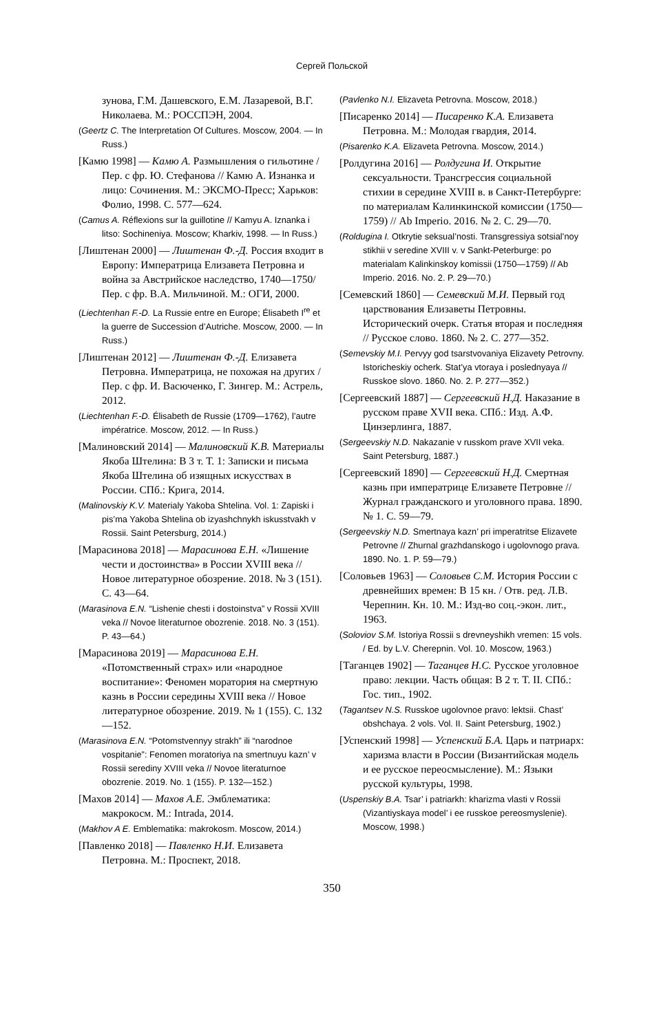Сергей Польской
зунова, Г.М. Дашевского, Е.М. Лазаревой, В.Г. Николаева. М.: РОССПЭН, 2004.
(Geertz C. The Interpretation Of Cultures. Moscow, 2004. — In Russ.)
[Камю 1998] — Камю А. Размышления о гильотине / Пер. с фр. Ю. Стефанова // Камю А. Изнанка и лицо: Сочинения. М.: ЭКСМО-Пресс; Харьков: Фолио, 1998. С. 577—624.
(Camus A. Réflexions sur la guillotine // Kamyu A. Iznanka i litso: Sochineniya. Moscow; Kharkiv, 1998. — In Russ.)
[Лиштенан 2000] — Лиштенан Ф.-Д. Россия входит в Европу: Императрица Елизавета Петровна и война за Австрийское наследство, 1740—1750/ Пер. с фр. В.А. Мильчиной. М.: ОГИ, 2000.
(Liechtenhan F.-D. La Russie entre en Europe; Élisabeth I<sup>re</sup> et la guerre de Succession d’Autriche. Moscow, 2000. — In Russ.)
[Лиштенан 2012] — Лиштенан Ф.-Д. Елизавета Петровна. Императрица, не похожая на других / Пер. с фр. И. Васюченко, Г. Зингер. М.: Астрель, 2012.
(Liechtenhan F.-D. Élisabeth de Russie (1709—1762), l’autre impératrice. Moscow, 2012. — In Russ.)
[Малиновский 2014] — Малиновский К.В. Материалы Якоба Штелина: В 3 т. Т. 1: Записки и письма Якоба Штелина об изящных искусствах в России. СПб.: Крига, 2014.
(Malinovskiy K.V. Materialy Yakoba Shtelina. Vol. 1: Zapiski i pis’ma Yakoba Shtelina ob izyashchnykh iskusstvakh v Rossii. Saint Petersburg, 2014.)
[Марасинова 2018] — Марасинова Е.Н. «Лишение чести и достоинства» в России XVIII века // Новое литературное обозрение. 2018. № 3 (151). С. 43—64.
(Marasinova E.N. “Lishenie chesti i dostoinstva” v Rossii XVIII veka // Novoe literaturnoe obozrenie. 2018. No. 3 (151). P. 43—64.)
[Марасинова 2019] — Марасинова Е.Н. «Потомственный страх» или «народное воспитание»: Феномен моратория на смертную казнь в России середины XVIII века // Новое литературное обозрение. 2019. № 1 (155). С. 132—152.
(Marasinova E.N. “Potomstvennyy strakh” ili “narodnoe vospitanie”: Fenomen moratoriya na smertnuyu kazn’ v Rossii serediny XVIII veka // Novoe literaturnoe obozrenie. 2019. No. 1 (155). P. 132—152.)
[Махов 2014] — Махов А.Е. Эмблематика: макрокосм. М.: Intrada, 2014.
(Makhov A E. Emblematika: makrokosm. Moscow, 2014.)
[Павленко 2018] — Павленко Н.И. Елизавета Петровна. М.: Проспект, 2018.
(Pavlenko N.I. Elizaveta Petrovna. Moscow, 2018.)
[Писаренко 2014] — Писаренко К.А. Елизавета Петровна. М.: Молодая гвардия, 2014.
(Pisarenko K.A. Elizaveta Petrovna. Moscow, 2014.)
[Ролдугина 2016] — Ролдугина И. Открытие сексуальности. Трансгрессия социальной стихии в середине XVIII в. в Санкт-Петербурге: по материалам Калинкинской комиссии (1750—1759) // Ab Imperio. 2016. № 2. С. 29—70.
(Roldugina I. Otkrytie seksual’nosti. Transgressiya sotsial’noy stikhii v seredine XVIII v. v Sankt-Peterburge: po materialam Kalinkinskoy komissii (1750—1759) // Ab Imperio. 2016. No. 2. P. 29—70.)
[Семевский 1860] — Семевский М.И. Первый год царствования Елизаветы Петровны. Исторический очерк. Статья вторая и последняя // Русское слово. 1860. № 2. С. 277—352.
(Semevskiy M.I. Pervyy god tsarstvovaniya Elizavety Petrovny. Istoricheskiy ocherk. Stat’ya vtoraya i poslednyaya // Russkoe slovo. 1860. No. 2. P. 277—352.)
[Сергеевский 1887] — Сергеевский Н.Д. Наказание в русском праве XVII века. СПб.: Изд. А.Ф. Цинзерлинга, 1887.
(Sergeevskiy N.D. Nakazanie v russkom prave XVII veka. Saint Petersburg, 1887.)
[Сергеевский 1890] — Сергеевский Н.Д. Смертная казнь при императрице Елизавете Петровне // Журнал гражданского и уголовного права. 1890. № 1. С. 59—79.
(Sergeevskiy N.D. Smertnaya kazn’ pri imperatritse Elizavete Petrovne // Zhurnal grazhdanskogo i ugolovnogo prava. 1890. No. 1. P. 59—79.)
[Соловьев 1963] — Соловьев С.М. История России с древнейших времен: В 15 кн. / Отв. ред. Л.В. Черепнин. Кн. 10. М.: Изд-во соц.-экон. лит., 1963.
(Soloviov S.M. Istoriya Rossii s drevneyshikh vremen: 15 vols. / Ed. by L.V. Cherepnin. Vol. 10. Moscow, 1963.)
[Таганцев 1902] — Таганцев Н.С. Русское уголовное право: лекции. Часть общая: В 2 т. Т. II. СПб.: Гос. тип., 1902.
(Tagantsev N.S. Russkoe ugolovnoe pravo: lektsii. Chast’ obshchaya. 2 vols. Vol. II. Saint Petersburg, 1902.)
[Успенский 1998] — Успенский Б.А. Царь и патриарх: харизма власти в России (Византийская модель и ее русское переосмысление). М.: Языки русской культуры, 1998.
(Uspenskiy B.A. Tsar’ i patriarkh: kharizma vlasti v Rossii (Vizantiyskaya model’ i ee russkoe pereosmyslenie). Moscow, 1998.)
350